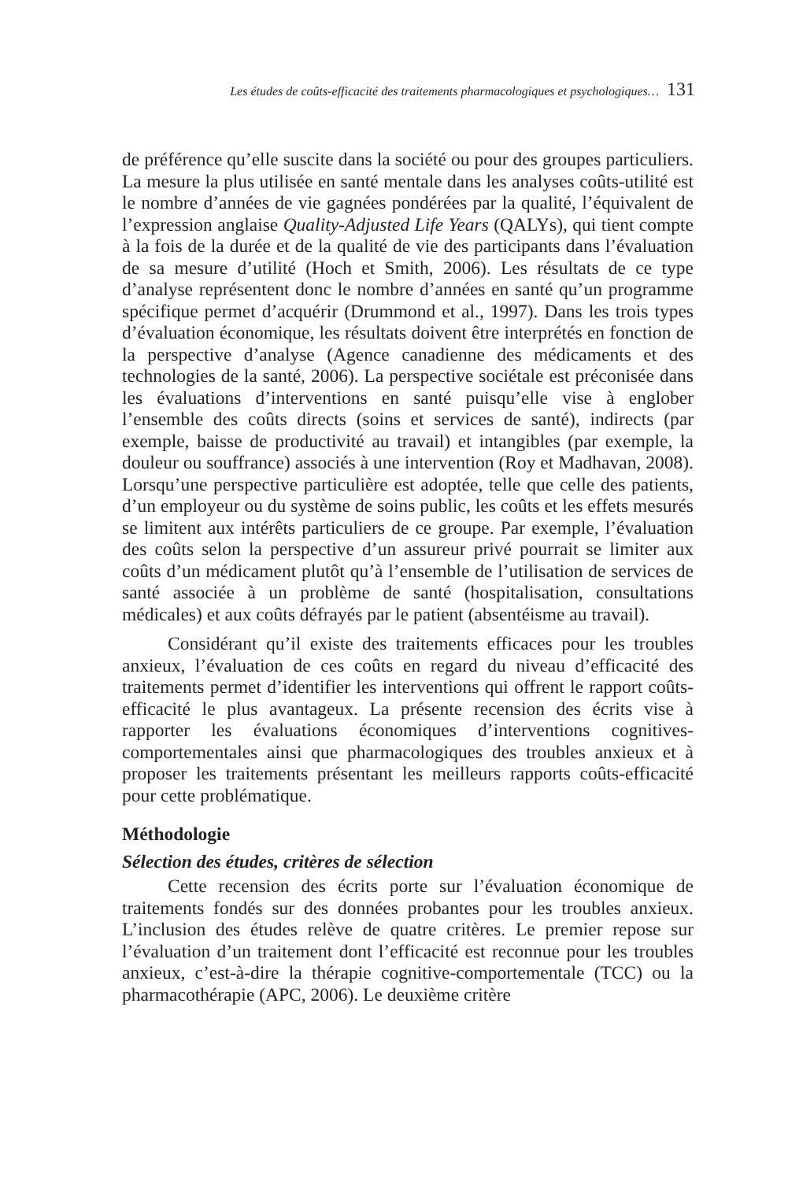Les études de coûts-efficacité des traitements pharmacologiques et psychologiques… 131
de préférence qu’elle suscite dans la société ou pour des groupes particuliers. La mesure la plus utilisée en santé mentale dans les analyses coûts-utilité est le nombre d’années de vie gagnées pondérées par la qualité, l’équivalent de l’expression anglaise Quality-Adjusted Life Years (QALYs), qui tient compte à la fois de la durée et de la qualité de vie des participants dans l’évaluation de sa mesure d’utilité (Hoch et Smith, 2006). Les résultats de ce type d’analyse représentent donc le nombre d’années en santé qu’un programme spécifique permet d’acquérir (Drummond et al., 1997). Dans les trois types d’évaluation économique, les résultats doivent être interprétés en fonction de la perspective d’analyse (Agence canadienne des médicaments et des technologies de la santé, 2006). La perspective sociétale est préconisée dans les évaluations d’interventions en santé puisqu’elle vise à englober l’ensemble des coûts directs (soins et services de santé), indirects (par exemple, baisse de productivité au travail) et intangibles (par exemple, la douleur ou souffrance) associés à une intervention (Roy et Madhavan, 2008). Lorsqu’une perspective particulière est adoptée, telle que celle des patients, d’un employeur ou du système de soins public, les coûts et les effets mesurés se limitent aux intérêts particuliers de ce groupe. Par exemple, l’évaluation des coûts selon la perspective d’un assureur privé pourrait se limiter aux coûts d’un médicament plutôt qu’à l’ensemble de l’utilisation de services de santé associée à un problème de santé (hospitalisation, consultations médicales) et aux coûts défrayés par le patient (absentéisme au travail).
Considérant qu’il existe des traitements efficaces pour les troubles anxieux, l’évaluation de ces coûts en regard du niveau d’efficacité des traitements permet d’identifier les interventions qui offrent le rapport coûts-efficacité le plus avantageux. La présente recension des écrits vise à rapporter les évaluations économiques d’interventions cognitives-comportementales ainsi que pharmacologiques des troubles anxieux et à proposer les traitements présentant les meilleurs rapports coûts-efficacité pour cette problématique.
Méthodologie
Sélection des études, critères de sélection
Cette recension des écrits porte sur l’évaluation économique de traitements fondés sur des données probantes pour les troubles anxieux. L’inclusion des études relève de quatre critères. Le premier repose sur l’évaluation d’un traitement dont l’efficacité est reconnue pour les troubles anxieux, c’est-à-dire la thérapie cognitive-comportementale (TCC) ou la pharmacothérapie (APC, 2006). Le deuxième critère